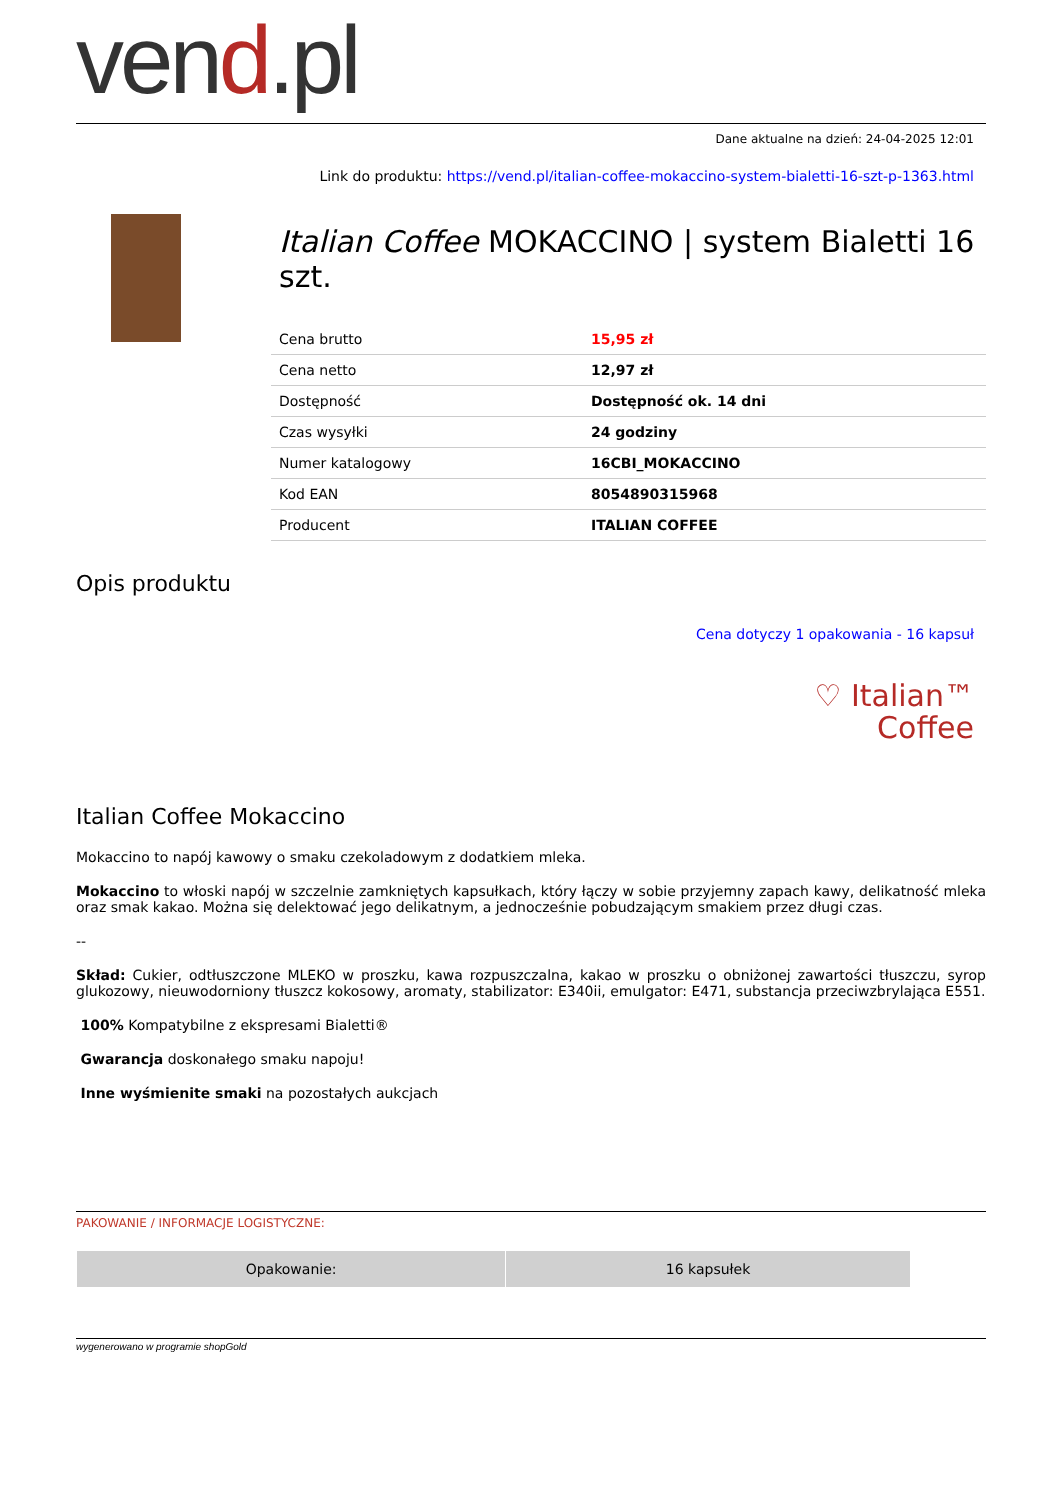vend.pl
Dane aktualne na dzień: 24-04-2025 12:01
Link do produktu: https://vend.pl/italian-coffee-mokaccino-system-bialetti-16-szt-p-1363.html
Italian Coffee MOKACCINO | system Bialetti 16 szt.
| Cena brutto | 15,95 zł |
| Cena netto | 12,97 zł |
| Dostępność | Dostępność ok. 14 dni |
| Czas wysyłki | 24 godziny |
| Numer katalogowy | 16CBI_MOKACCINO |
| Kod EAN | 8054890315968 |
| Producent | ITALIAN COFFEE |
Opis produktu
Cena dotyczy 1 opakowania - 16 kapsuł
♡ Italian™
Coffee
Italian Coffee Mokaccino
Mokaccino to napój kawowy o smaku czekoladowym z dodatkiem mleka.
Mokaccino to włoski napój w szczelnie zamkniętych kapsułkach, który łączy w sobie przyjemny zapach kawy, delikatność mleka oraz smak kakao. Można się delektować jego delikatnym, a jednocześnie pobudzającym smakiem przez długi czas.
--
Skład: Cukier, odtłuszczone MLEKO w proszku, kawa rozpuszczalna, kakao w proszku o obniżonej zawartości tłuszczu, syrop glukozowy, nieuwodorniony tłuszcz kokosowy, aromaty, stabilizator: E340ii, emulgator: E471, substancja przeciwzbrylająca E551.
100% Kompatybilne z ekspresami Bialetti®
Gwarancja doskonałego smaku napoju!
Inne wyśmienite smaki na pozostałych aukcjach
PAKOWANIE / INFORMACJE LOGISTYCZNE:
| Opakowanie: | 16 kapsułek |
wygenerowano w programie shopGold